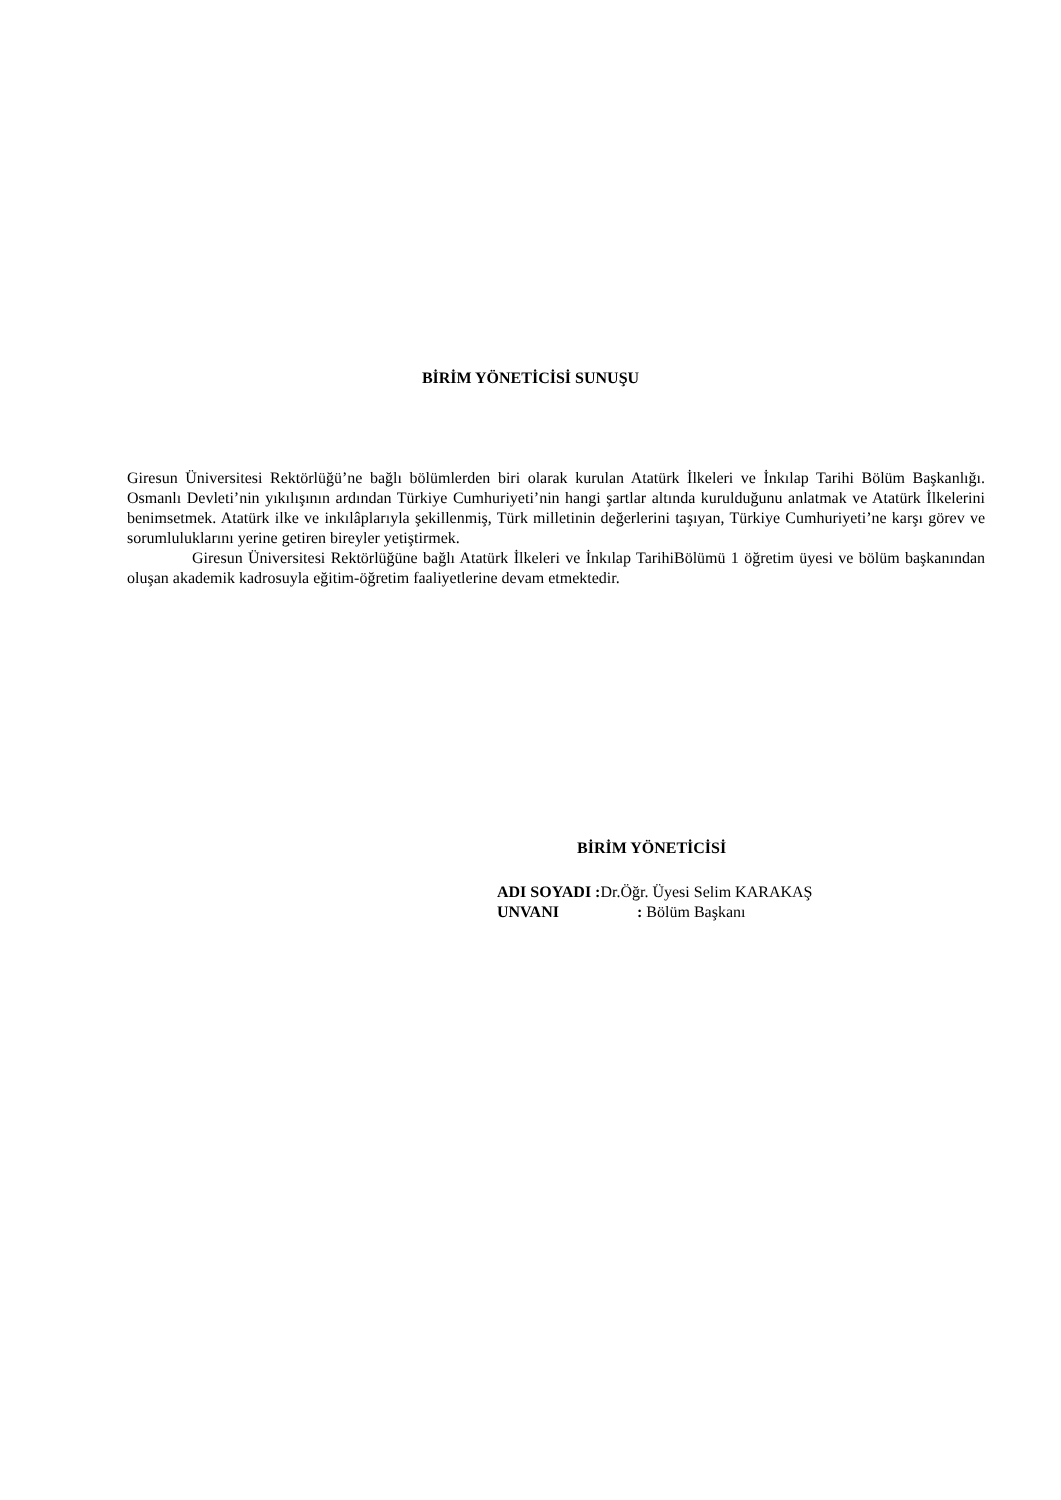BİRİM YÖNETİCİSİ SUNUŞU
Giresun Üniversitesi Rektörlüğü’ne bağlı bölümlerden biri olarak kurulan Atatürk İlkeleri ve İnkılap Tarihi Bölüm Başkanlığı. Osmanlı Devleti’nin yıkılışının ardından Türkiye Cumhuriyeti’nin hangi şartlar altında kurulduğunu anlatmak ve Atatürk İlkelerini benimsetmek. Atatürk ilke ve inkılâplarıyla şekillenmiş, Türk milletinin değerlerini taşıyan, Türkiye Cumhuriyeti’ne karşı görev ve sorumluluklarını yerine getiren bireyler yetiştirmek.
Giresun Üniversitesi Rektörlüğüne bağlı Atatürk İlkeleri ve İnkılap TarihiBölümü 1 öğretim üyesi ve bölüm başkanından oluşan akademik kadrosuyla eğitim-öğretim faaliyetlerine devam etmektedir.
BİRİM YÖNETİCİSİ
ADI SOYADI : Dr.Öğr. Üyesi Selim KARAKAŞ
UNVANI : Bölüm Başkanı